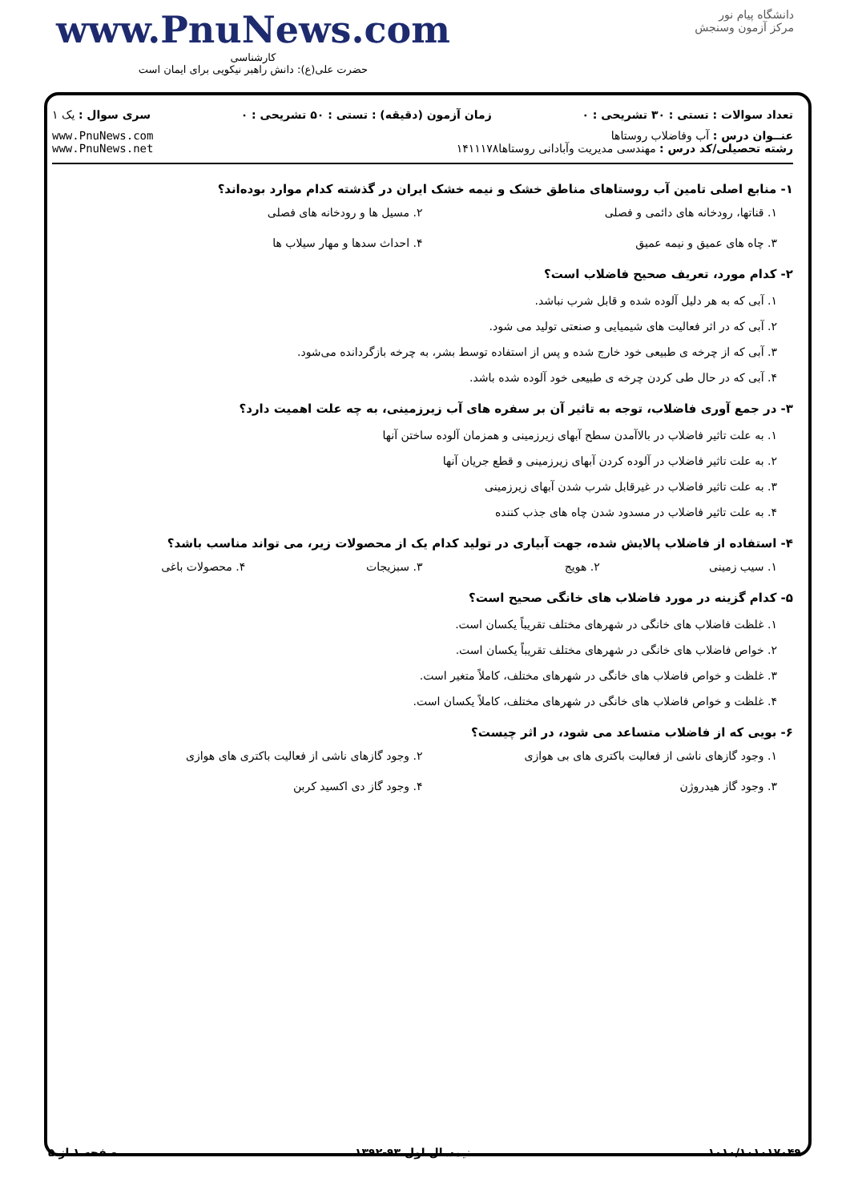www.PnuNews.com
کارشناسی
حضرت علی(ع): دانش راهبر نیکویی برای ایمان است
دانشگاه پیام نور
مرکز آزمون وسنجش
تعداد سوالات : تستی : ۳۰ تشریحی : ۰ زمان آزمون (دقیقه) : تستی : ۵۰ تشریحی : ۰ سری سوال : یک ۱
عنــوان درس : آب وفاضلاب روستاها
رشته تحصیلی/کد درس : مهندسی مدیریت وآبادانی روستاها۱۴۱۱۱۷۸
www.PnuNews.com
www.PnuNews.net
۱- منابع اصلی تامین آب روستاهای مناطق خشک و نیمه خشک ایران در گذشته کدام موارد بوده‌اند؟
۱. قناتها، رودخانه های دائمی و فصلی ۲. مسیل ها و رودخانه های فصلی ۳. چاه های عمیق و نیمه عمیق ۴. احداث سدها و مهار سیلاب ها
۲- کدام مورد، تعریف صحیح فاضلاب است؟
۱. آبی که به هر دلیل آلوده شده و قابل شرب نباشد.
۲. آبی که در اثر فعالیت های شیمیایی و صنعتی تولید می شود.
۳. آبی که از چرخه ی طبیعی خود خارج شده و پس از استفاده توسط بشر، به چرخه بازگردانده می‌شود.
۴. آبی که در حال طی کردن چرخه ی طبیعی خود آلوده شده باشد.
۳- در جمع آوری فاضلاب، توجه به تاثیر آن بر سفره های آب زیرزمینی، به چه علت اهمیت دارد؟
۱. به علت تاثیر فاضلاب در بالاآمدن سطح آبهای زیرزمینی و همزمان آلوده ساختن آنها
۲. به علت تاثیر فاضلاب در آلوده کردن آبهای زیرزمینی و قطع جریان آنها
۳. به علت تاثیر فاضلاب در غیرقابل شرب شدن آبهای زیرزمینی
۴. به علت تاثیر فاضلاب در مسدود شدن چاه های جذب کننده
۴- استفاده از فاضلاب پالایش شده، جهت آبیاری در تولید کدام یک از محصولات زیر، می تواند مناسب باشد؟
۱. سیب زمینی ۲. هویج ۳. سبزیجات ۴. محصولات باغی
۵- کدام گزینه در مورد فاضلاب های خانگی صحیح است؟
۱. غلظت فاضلاب های خانگی در شهرهای مختلف تقریباً یکسان است.
۲. خواص فاضلاب های خانگی در شهرهای مختلف تقریباً یکسان است.
۳. غلظت و خواص فاضلاب های خانگی در شهرهای مختلف، کاملاً متغیر است.
۴. غلظت و خواص فاضلاب های خانگی در شهرهای مختلف، کاملاً یکسان است.
۶- بویی که از فاضلاب متساعد می شود، در اثر چیست؟
۱. وجود گازهای ناشی از فعالیت باکتری های بی هوازی ۲. وجود گازهای ناشی از فعالیت باکتری های هوازی ۳. وجود گاز هیدروژن ۴. وجود گاز دی اکسید کربن
۱۰۱۰/۱۰۱۰۱۷۰۴۹ نیمسال اول ۹۳-۱۳۹۲ صفحه ۱ از ۵